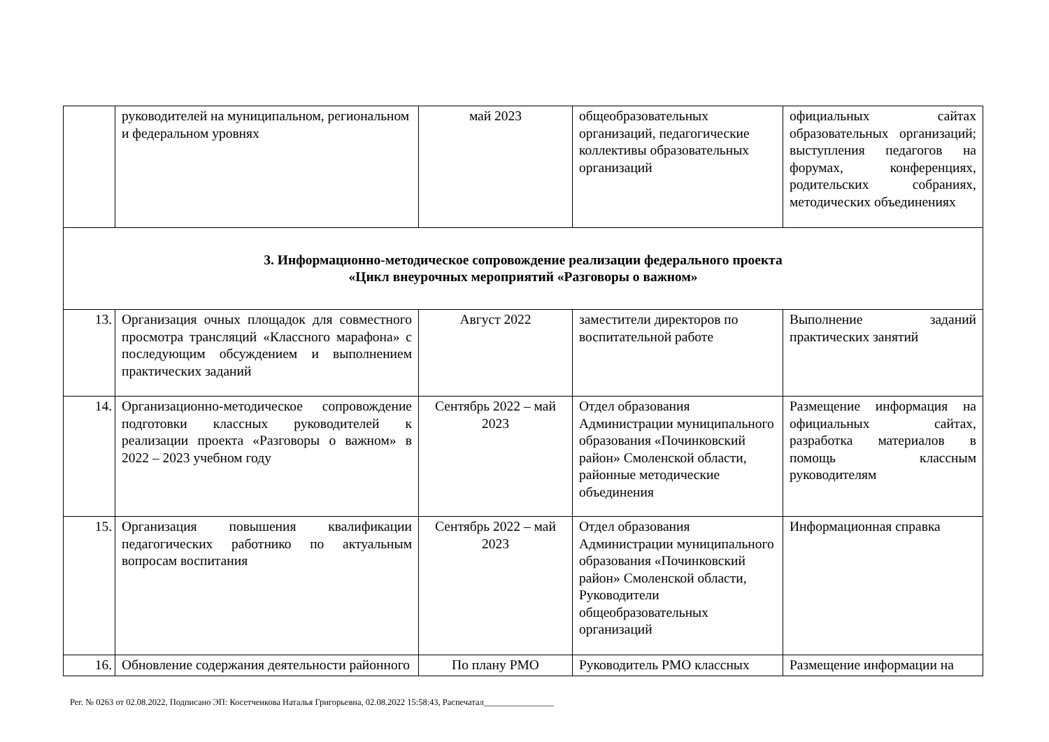| | руководителей на муниципальном, региональном и федеральном уровнях | май 2023 | общеобразовательных организаций, педагогические коллективы образовательных организаций | официальных сайтах образовательных организаций; выступления педагогов на форумах, конференциях, родительских собраниях, методических объединениях |
| 3. Информационно-методическое сопровождение реализации федерального проекта «Цикл внеурочных мероприятий «Разговоры о важном» | | | | |
| 13. | Организация очных площадок для совместного просмотра трансляций «Классного марафона» с последующим обсуждением и выполнением практических заданий | Август 2022 | заместители директоров по воспитательной работе | Выполнение заданий практических занятий |
| 14. | Организационно-методическое сопровождение подготовки классных руководителей к реализации проекта «Разговоры о важном» в 2022 – 2023 учебном году | Сентябрь 2022 – май 2023 | Отдел образования Администрации муниципального образования «Починковский район» Смоленской области, районные методические объединения | Размещение информация на официальных сайтах, разработка материалов в помощь классным руководителям |
| 15. | Организация повышения квалификации педагогических работнико по актуальным вопросам воспитания | Сентябрь 2022 – май 2023 | Отдел образования Администрации муниципального образования «Починковский район» Смоленской области, Руководители общеобразовательных организаций | Информационная справка |
| 16. | Обновление содержания деятельности районного | По плану РМО | Руководитель РМО классных | Размещение информации на |
Рег. № 0263 от 02.08.2022, Подписано ЭП: Косетченкова Наталья Григорьевна, 02.08.2022 15:58:43, Распечатал________________